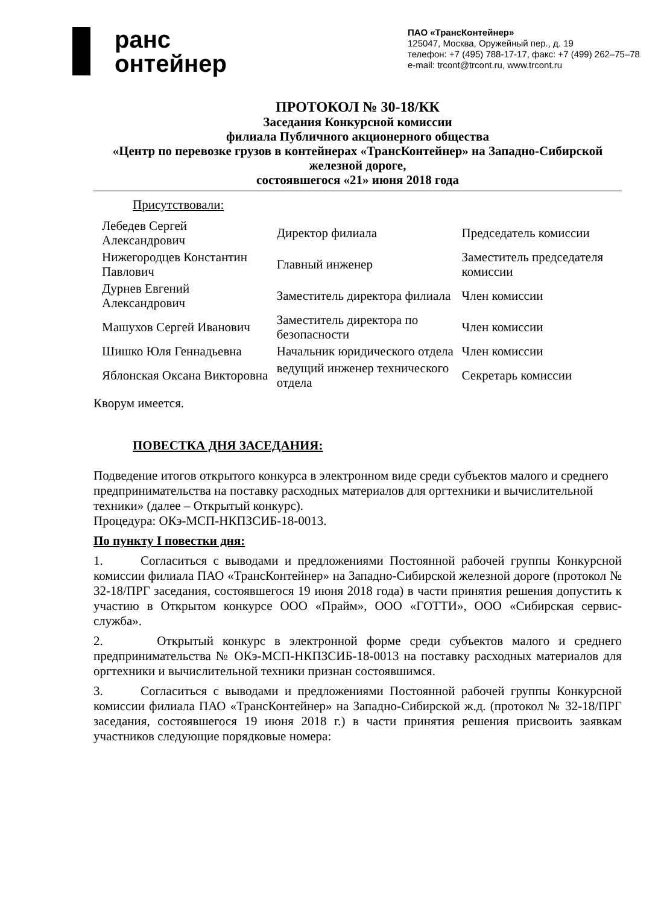ранс
онтейнер
ПАО «ТрансКонтейнер»
125047, Москва, Оружейный пер., д. 19
телефон: +7 (495) 788-17-17, факс: +7 (499) 262–75–78
e-mail: trcont@trcont.ru, www.trcont.ru
ПРОТОКОЛ № 30-18/КК
Заседания Конкурсной комиссии
филиала Публичного акционерного общества
«Центр по перевозке грузов в контейнерах «ТрансКонтейнер» на Западно-Сибирской железной дороге,
состоявшегося «21» июня 2018 года
Присутствовали:
| Лебедев Сергей Александрович | Директор филиала | Председатель комиссии |
| Нижегородцев Константин Павлович | Главный инженер | Заместитель председателя комиссии |
| Дурнев Евгений Александрович | Заместитель директора филиала | Член комиссии |
| Машухов Сергей Иванович | Заместитель директора по безопасности | Член комиссии |
| Шишко Юля Геннадьевна | Начальник юридического отдела | Член комиссии |
| Яблонская Оксана Викторовна | ведущий инженер технического отдела | Секретарь комиссии |
Кворум имеется.
ПОВЕСТКА ДНЯ ЗАСЕДАНИЯ:
Подведение итогов открытого конкурса в электронном виде среди субъектов малого и среднего предпринимательства на поставку расходных материалов для оргтехники и вычислительной техники» (далее – Открытый конкурс).
Процедура: ОКэ-МСП-НКПЗСИБ-18-0013.
По пункту I повестки дня:
1. Согласиться с выводами и предложениями Постоянной рабочей группы Конкурсной комиссии филиала ПАО «ТрансКонтейнер» на Западно-Сибирской железной дороге (протокол № 32-18/ПРГ заседания, состоявшегося 19 июня 2018 года) в части принятия решения допустить к участию в Открытом конкурсе ООО «Прайм», ООО «ГОТТИ», ООО «Сибирская сервис-служба».
2. Открытый конкурс в электронной форме среди субъектов малого и среднего предпринимательства № ОКэ-МСП-НКПЗСИБ-18-0013 на поставку расходных материалов для оргтехники и вычислительной техники признан состоявшимся.
3. Согласиться с выводами и предложениями Постоянной рабочей группы Конкурсной комиссии филиала ПАО «ТрансКонтейнер» на Западно-Сибирской ж.д. (протокол № 32-18/ПРГ заседания, состоявшегося 19 июня 2018 г.) в части принятия решения присвоить заявкам участников следующие порядковые номера: